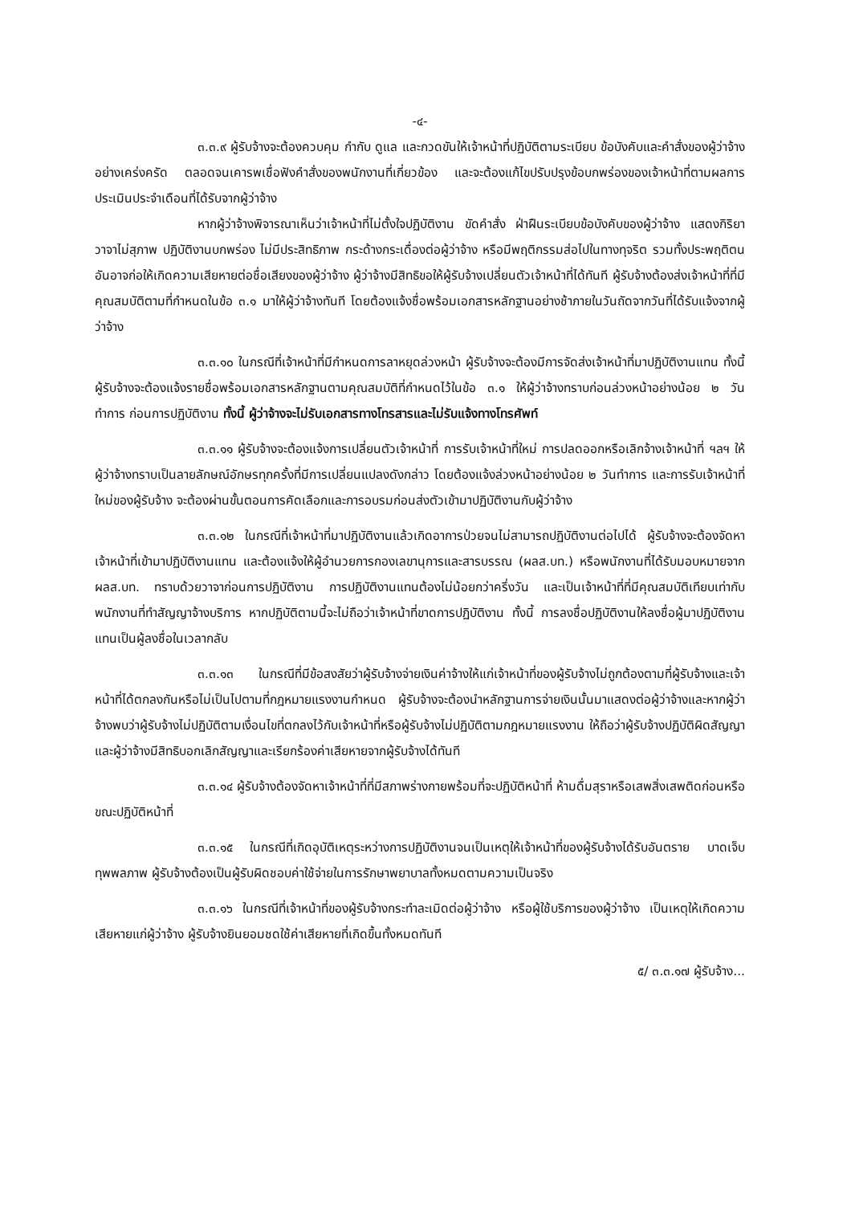-๔-
๓.๓.๙ ผู้รับจ้างจะต้องควบคุม กำกับ ดูแล และกวดขันให้เจ้าหน้าที่ปฏิบัติตามระเบียบ ข้อบังคับและคำสั่งของผู้ว่าจ้างอย่างเคร่งครัด ตลอดจนเคารพเชื่อฟังคำสั่งของพนักงานที่เกี่ยวข้อง และจะต้องแก้ไขปรับปรุงข้อบกพร่องของเจ้าหน้าที่ตามผลการประเมินประจำเดือนที่ได้รับจากผู้ว่าจ้าง
หากผู้ว่าจ้างพิจารณาเห็นว่าเจ้าหน้าที่ไม่ตั้งใจปฏิบัติงาน ขัดคำสั่ง ฝ่าฝืนระเบียบข้อบังคับของผู้ว่าจ้าง แสดงกิริยาวาจาไม่สุภาพ ปฏิบัติงานบกพร่อง ไม่มีประสิทธิภาพ กระด้างกระเดื่องต่อผู้ว่าจ้าง หรือมีพฤติกรรมส่อไปในทางทุจริต รวมทั้งประพฤติตนอันอาจก่อให้เกิดความเสียหายต่อชื่อเสียงของผู้ว่าจ้าง ผู้ว่าจ้างมีสิทธิขอให้ผู้รับจ้างเปลี่ยนตัวเจ้าหน้าที่ได้ทันที ผู้รับจ้างต้องส่งเจ้าหน้าที่ที่มีคุณสมบัติตามที่กำหนดในข้อ ๓.๑ มาให้ผู้ว่าจ้างทันที โดยต้องแจ้งชื่อพร้อมเอกสารหลักฐานอย่างช้าภายในวันถัดจากวันที่ได้รับแจ้งจากผู้ว่าจ้าง
๓.๓.๑๐ ในกรณีที่เจ้าหน้าที่มีกำหนดการลาหยุดล่วงหน้า ผู้รับจ้างจะต้องมีการจัดส่งเจ้าหน้าที่มาปฏิบัติงานแทน ทั้งนี้ ผู้รับจ้างจะต้องแจ้งรายชื่อพร้อมเอกสารหลักฐานตามคุณสมบัติที่กำหนดไว้ในข้อ ๓.๑ ให้ผู้ว่าจ้างทราบก่อนล่วงหน้าอย่างน้อย ๒ วันทำการ ก่อนการปฏิบัติงาน ทั้งนี้ ผู้ว่าจ้างจะไม่รับเอกสารทางโทรสารและไม่รับแจ้งทางโทรศัพท์
๓.๓.๑๑ ผู้รับจ้างจะต้องแจ้งการเปลี่ยนตัวเจ้าหน้าที่ การรับเจ้าหน้าที่ใหม่ การปลดออกหรือเลิกจ้างเจ้าหน้าที่ ฯลฯ ให้ผู้ว่าจ้างทราบเป็นลายลักษณ์อักษรทุกครั้งที่มีการเปลี่ยนแปลงดังกล่าว โดยต้องแจ้งล่วงหน้าอย่างน้อย ๒ วันทำการ และการรับเจ้าหน้าที่ใหม่ของผู้รับจ้าง จะต้องผ่านขั้นตอนการคัดเลือกและการอบรมก่อนส่งตัวเข้ามาปฏิบัติงานกับผู้ว่าจ้าง
๓.๓.๑๒ ในกรณีที่เจ้าหน้าที่มาปฏิบัติงานแล้วเกิดอาการป่วยจนไม่สามารถปฏิบัติงานต่อไปได้ ผู้รับจ้างจะต้องจัดหาเจ้าหน้าที่เข้ามาปฏิบัติงานแทน และต้องแจ้งให้ผู้อำนวยการกองเลขานุการและสารบรรณ (ผลส.บท.) หรือพนักงานที่ได้รับมอบหมายจาก ผลส.บท. ทราบด้วยวาจาก่อนการปฏิบัติงาน การปฏิบัติงานแทนต้องไม่น้อยกว่าครึ่งวัน และเป็นเจ้าหน้าที่ที่มีคุณสมบัติเทียบเท่ากับพนักงานที่ทำสัญญาจ้างบริการ หากปฏิบัติตามนี้จะไม่ถือว่าเจ้าหน้าที่ขาดการปฏิบัติงาน ทั้งนี้ การลงชื่อปฏิบัติงานให้ลงชื่อผู้มาปฏิบัติงานแทนเป็นผู้ลงชื่อในเวลากลับ
๓.๓.๑๓ ในกรณีที่มีข้อสงสัยว่าผู้รับจ้างจ่ายเงินค่าจ้างให้แก่เจ้าหน้าที่ของผู้รับจ้างไม่ถูกต้องตามที่ผู้รับจ้างและเจ้าหน้าที่ได้ตกลงกันหรือไม่เป็นไปตามที่กฎหมายแรงงานกำหนด ผู้รับจ้างจะต้องนำหลักฐานการจ่ายเงินนั้นมาแสดงต่อผู้ว่าจ้างและหากผู้ว่าจ้างพบว่าผู้รับจ้างไม่ปฏิบัติตามเงื่อนไขที่ตกลงไว้กับเจ้าหน้าที่หรือผู้รับจ้างไม่ปฏิบัติตามกฎหมายแรงงาน ให้ถือว่าผู้รับจ้างปฏิบัติผิดสัญญา และผู้ว่าจ้างมีสิทธิบอกเลิกสัญญาและเรียกร้องค่าเสียหายจากผู้รับจ้างได้ทันที
๓.๓.๑๔ ผู้รับจ้างต้องจัดหาเจ้าหน้าที่ที่มีสภาพร่างกายพร้อมที่จะปฏิบัติหน้าที่ ห้ามดื่มสุราหรือเสพสิ่งเสพติดก่อนหรือขณะปฏิบัติหน้าที่
๓.๓.๑๕ ในกรณีที่เกิดอุบัติเหตุระหว่างการปฏิบัติงานจนเป็นเหตุให้เจ้าหน้าที่ของผู้รับจ้างได้รับอันตราย บาดเจ็บ ทุพพลภาพ ผู้รับจ้างต้องเป็นผู้รับผิดชอบค่าใช้จ่ายในการรักษาพยาบาลทั้งหมดตามความเป็นจริง
๓.๓.๑๖ ในกรณีที่เจ้าหน้าที่ของผู้รับจ้างกระทำละเมิดต่อผู้ว่าจ้าง หรือผู้ใช้บริการของผู้ว่าจ้าง เป็นเหตุให้เกิดความเสียหายแก่ผู้ว่าจ้าง ผู้รับจ้างยินยอมชดใช้ค่าเสียหายที่เกิดขึ้นทั้งหมดทันที
๕/ ๓.๓.๑๗ ผู้รับจ้าง...